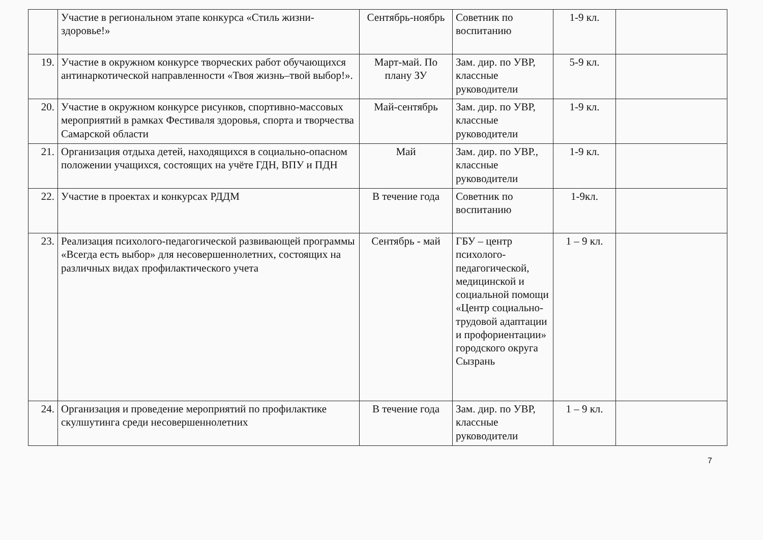| | Участие в региональном этапе конкурса «Стиль жизни-здоровье!» | Сентябрь-ноябрь | Советник по воспитанию | 1-9 кл. | |
| 19. | Участие в окружном конкурсе творческих работ обучающихся антинаркотической направленности «Твоя жизнь–твой выбор!». | Март-май. По плану ЗУ | Зам. дир. по УВР, классные руководители | 5-9 кл. | |
| 20. | Участие в окружном конкурсе рисунков, спортивно-массовых мероприятий в рамках Фестиваля здоровья, спорта и творчества Самарской области | Май-сентябрь | Зам. дир. по УВР, классные руководители | 1-9 кл. | |
| 21. | Организация отдыха детей, находящихся в социально-опасном положении учащихся, состоящих на учёте ГДН, ВПУ и ПДН | Май | Зам. дир. по УВР., классные руководители | 1-9 кл. | |
| 22. | Участие в проектах и конкурсах РДДМ | В течение года | Советник по воспитанию | 1-9кл. | |
| 23. | Реализация психолого-педагогической развивающей программы «Всегда есть выбор» для несовершеннолетних, состоящих на различных видах профилактического учета | Сентябрь - май | ГБУ – центр психолого-педагогической, медицинской и социальной помощи «Центр социально-трудовой адаптации и профориентации» городского округа Сызрань | 1 – 9 кл. | |
| 24. | Организация и проведение мероприятий по профилактике скулшутинга среди несовершеннолетних | В течение года | Зам. дир. по УВР, классные руководители | 1 – 9 кл. | |
7